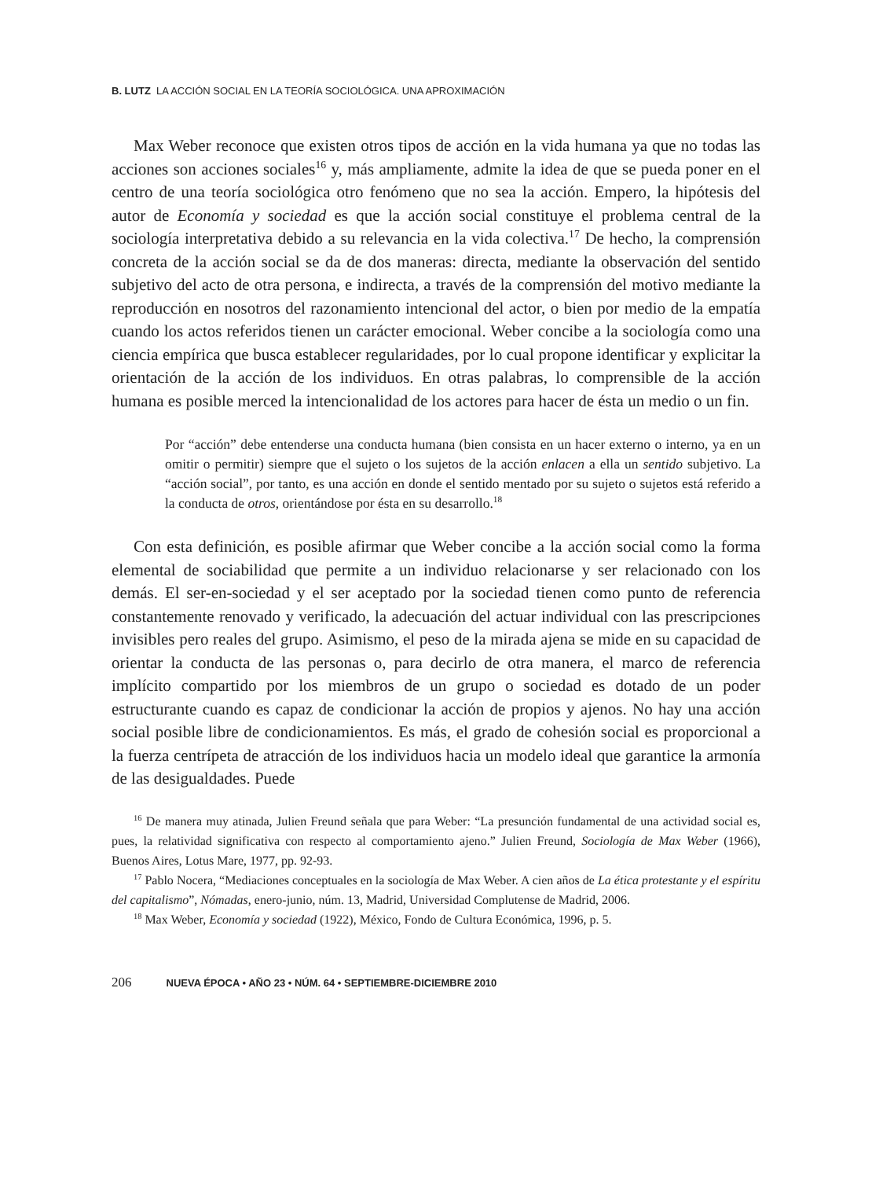B. LUTZ LA ACCIÓN SOCIAL EN LA TEORÍA SOCIOLÓGICA. UNA APROXIMACIÓN
Max Weber reconoce que existen otros tipos de acción en la vida humana ya que no todas las acciones son acciones sociales<sup>16</sup> y, más ampliamente, admite la idea de que se pueda poner en el centro de una teoría sociológica otro fenómeno que no sea la acción. Empero, la hipótesis del autor de Economía y sociedad es que la acción social constituye el problema central de la sociología interpretativa debido a su relevancia en la vida colectiva.<sup>17</sup> De hecho, la comprensión concreta de la acción social se da de dos maneras: directa, mediante la observación del sentido subjetivo del acto de otra persona, e indirecta, a través de la comprensión del motivo mediante la reproducción en nosotros del razonamiento intencional del actor, o bien por medio de la empatía cuando los actos referidos tienen un carácter emocional. Weber concibe a la sociología como una ciencia empírica que busca establecer regularidades, por lo cual propone identificar y explicitar la orientación de la acción de los individuos. En otras palabras, lo comprensible de la acción humana es posible merced la intencionalidad de los actores para hacer de ésta un medio o un fin.
Por “acción” debe entenderse una conducta humana (bien consista en un hacer externo o interno, ya en un omitir o permitir) siempre que el sujeto o los sujetos de la acción enlacen a ella un sentido subjetivo. La “acción social”, por tanto, es una acción en donde el sentido mentado por su sujeto o sujetos está referido a la conducta de otros, orientándose por ésta en su desarrollo.<sup>18</sup>
Con esta definición, es posible afirmar que Weber concibe a la acción social como la forma elemental de sociabilidad que permite a un individuo relacionarse y ser relacionado con los demás. El ser-en-sociedad y el ser aceptado por la sociedad tienen como punto de referencia constantemente renovado y verificado, la adecuación del actuar individual con las prescripciones invisibles pero reales del grupo. Asimismo, el peso de la mirada ajena se mide en su capacidad de orientar la conducta de las personas o, para decirlo de otra manera, el marco de referencia implícito compartido por los miembros de un grupo o sociedad es dotado de un poder estructurante cuando es capaz de condicionar la acción de propios y ajenos. No hay una acción social posible libre de condicionamientos. Es más, el grado de cohesión social es proporcional a la fuerza centrípeta de atracción de los individuos hacia un modelo ideal que garantice la armonía de las desigualdades. Puede
<sup>16</sup> De manera muy atinada, Julien Freund señala que para Weber: “La presunción fundamental de una actividad social es, pues, la relatividad significativa con respecto al comportamiento ajeno.” Julien Freund, Sociología de Max Weber (1966), Buenos Aires, Lotus Mare, 1977, pp. 92-93.
<sup>17</sup> Pablo Nocera, “Mediaciones conceptuales en la sociología de Max Weber. A cien años de La ética protestante y el espíritu del capitalismo”, Nómadas, enero-junio, núm. 13, Madrid, Universidad Complutense de Madrid, 2006.
<sup>18</sup> Max Weber, Economía y sociedad (1922), México, Fondo de Cultura Económica, 1996, p. 5.
206 NUEVA ÉPOCA • AÑO 23 • NÚM. 64 • SEPTIEMBRE-DICIEMBRE 2010